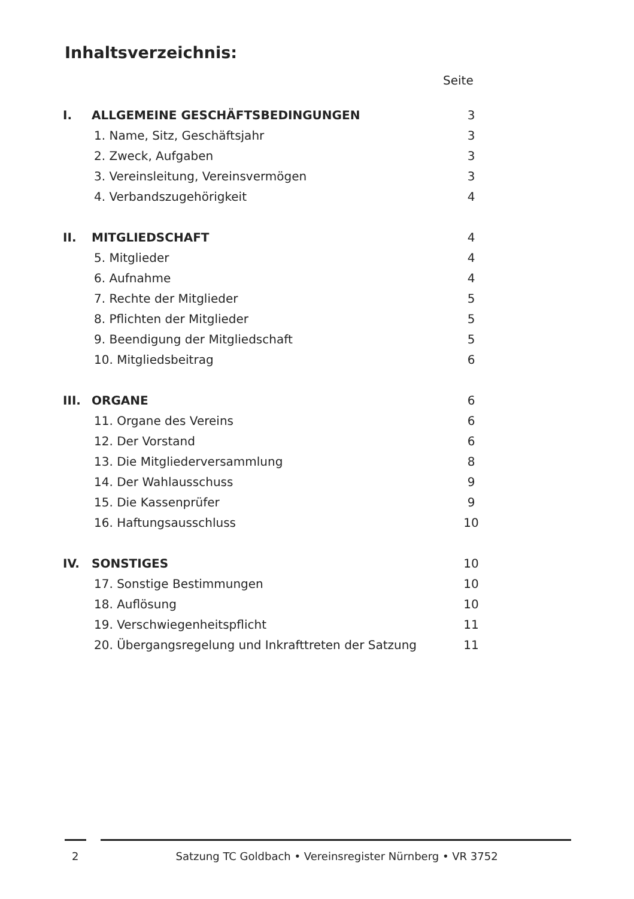Inhaltsverzeichnis:
Seite
| I. | ALLGEMEINE GESCHÄFTSBEDINGUNGEN | 3 |
| | 1. Name, Sitz, Geschäftsjahr | 3 |
| | 2. Zweck, Aufgaben | 3 |
| | 3. Vereinsleitung, Vereinsvermögen | 3 |
| | 4. Verbandszugehörigkeit | 4 |
| II. | MITGLIEDSCHAFT | 4 |
| | 5. Mitglieder | 4 |
| | 6. Aufnahme | 4 |
| | 7. Rechte der Mitglieder | 5 |
| | 8. Pflichten der Mitglieder | 5 |
| | 9. Beendigung der Mitgliedschaft | 5 |
| | 10. Mitgliedsbeitrag | 6 |
| III. | ORGANE | 6 |
| | 11. Organe des Vereins | 6 |
| | 12. Der Vorstand | 6 |
| | 13. Die Mitgliederversammlung | 8 |
| | 14. Der Wahlausschuss | 9 |
| | 15. Die Kassenprüfer | 9 |
| | 16. Haftungsausschluss | 10 |
| IV. | SONSTIGES | 10 |
| | 17. Sonstige Bestimmungen | 10 |
| | 18. Auflösung | 10 |
| | 19. Verschwiegenheitspflicht | 11 |
| | 20. Übergangsregelung und Inkrafttreten der Satzung | 11 |
2 Satzung TC Goldbach • Vereinsregister Nürnberg • VR 3752